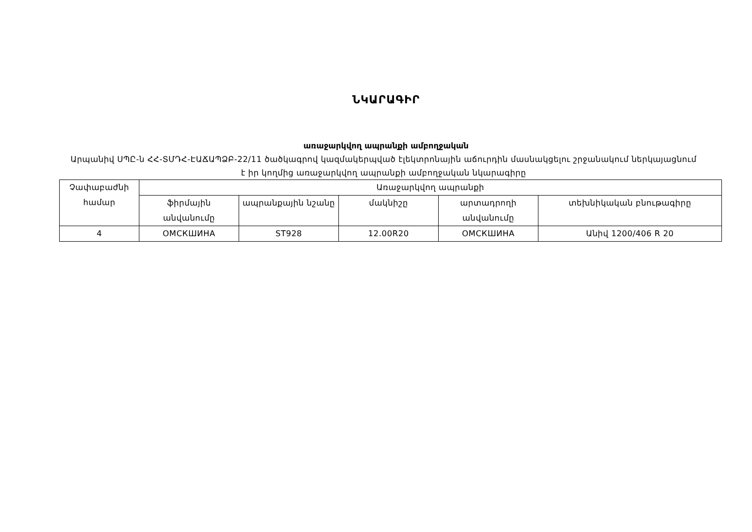ՆԿԱՐԱԳԻՐ
առաջարկվող ապրանքի ամբողջական
Արպանիվ ՍՊԸ-ն ՀՀ-ՏՄԴՀ-ԷԱՃԱՊՁԲ-22/11 ծածկագրով կազմակերպված էլեկտրոնային աճուրդին մասնակցելու շրջանակում ներկայացնում է իր կողմից առաջարկվող ապրանքի ամբողջական նկարագիրը
| Չափաբաժնի համար | Առաջարկվող ապրանքի | | | | |
| --- | --- | --- | --- | --- | --- |
| | ֆիրմային անվանումը | ապրանքային նշանը | մակնիշը | արտադրողի անվանումը | տեխնիկական բնութագիրը |
| 4 | ОМСКШИНА | ST928 | 12.00R20 | ОМСКШИНА | Անիվ 1200/406 R 20 |